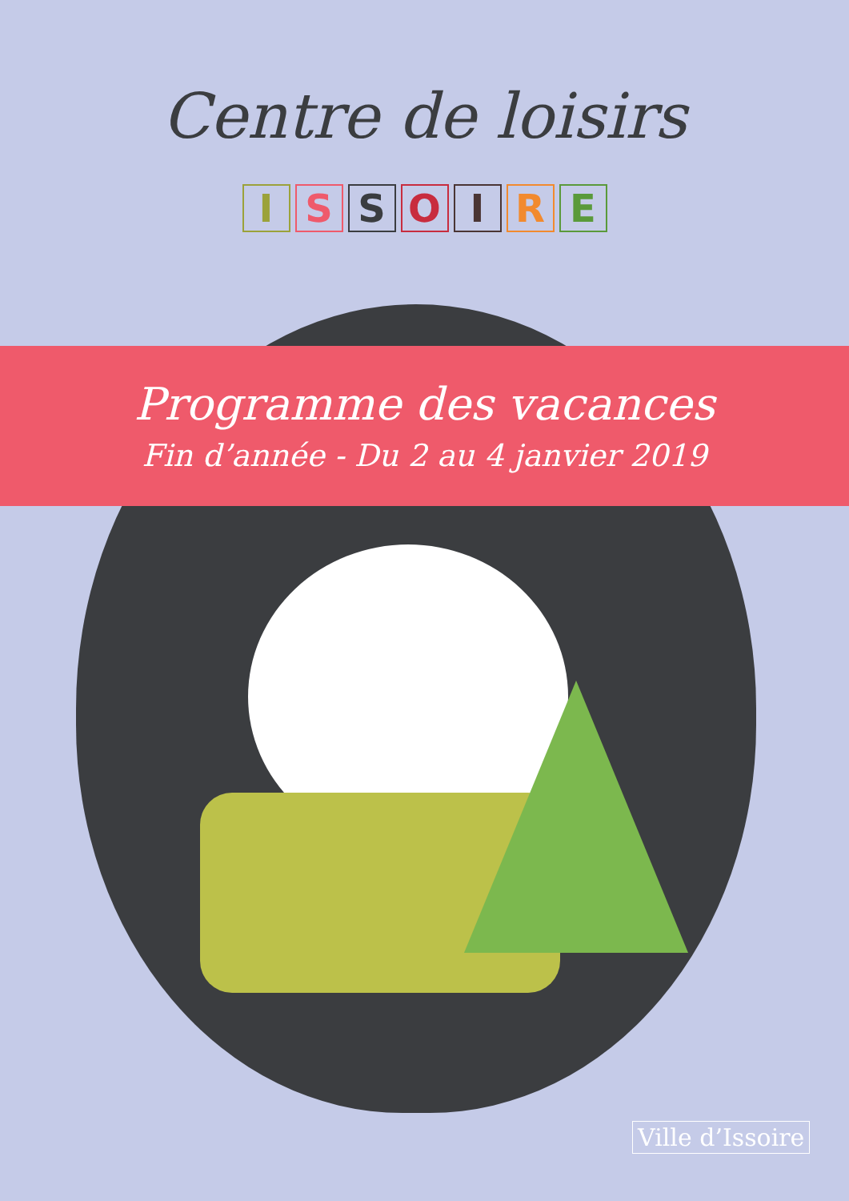Centre de loisirs
ISSOIRE
Programme des vacances
Fin d’année - Du 2 au 4 janvier 2019
Ville d’Issoire